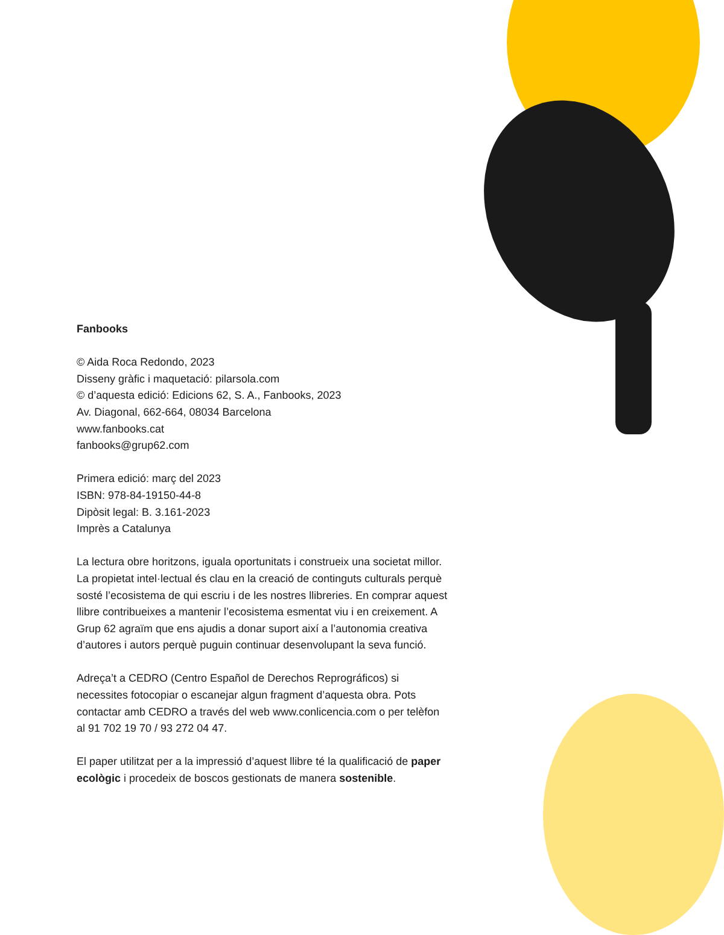Fanbooks
© Aida Roca Redondo, 2023
Disseny gràfic i maquetació: pilarsola.com
© d’aquesta edició: Edicions 62, S. A., Fanbooks, 2023
Av. Diagonal, 662-664, 08034 Barcelona
www.fanbooks.cat
fanbooks@grup62.com
Primera edició: març del 2023
ISBN: 978-84-19150-44-8
Dipòsit legal: B. 3.161-2023
Imprès a Catalunya
La lectura obre horitzons, iguala oportunitats i construeix una societat millor. La propietat intel·lectual és clau en la creació de continguts culturals perquè sosté l’ecosistema de qui escriu i de les nostres llibreries. En comprar aquest llibre contribueixes a mantenir l’ecosistema esmentat viu i en creixement. A Grup 62 agraïm que ens ajudis a donar suport així a l’autonomia creativa d’autores i autors perquè puguin continuar desenvolupant la seva funció.
Adreça’t a CEDRO (Centro Español de Derechos Reprográficos) si necessites fotocopiar o escanejar algun fragment d’aquesta obra. Pots contactar amb CEDRO a través del web www.conlicencia.com o per telèfon al 91 702 19 70 / 93 272 04 47.
El paper utilitzat per a la impressió d’aquest llibre té la qualificació de paper ecològic i procedeix de boscos gestionats de manera sostenible.